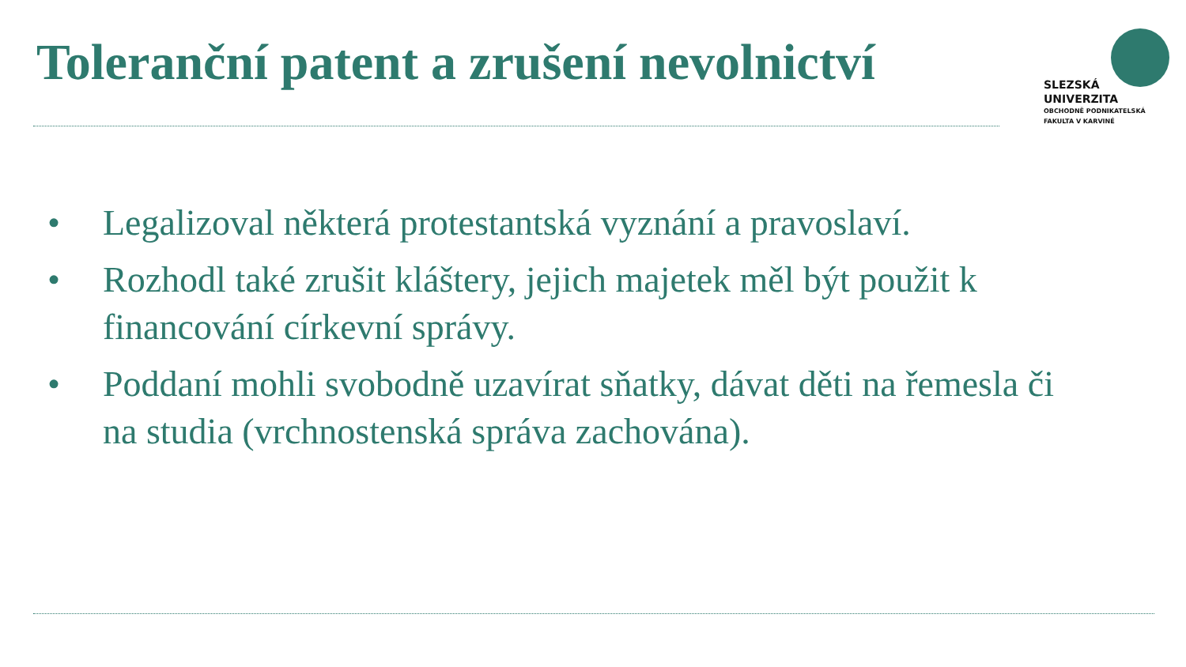Toleranční patent a zrušení nevolnictví
SLEZSKÁ
UNIVERZITA
OBCHODNĚ PODNIKATELSKÁ
FAKULTA V KARVINÉ
• Legalizoval některá protestantská vyznání a pravoslaví.
• Rozhodl také zrušit kláštery, jejich majetek měl být použit k financování církevní správy.
• Poddaní mohli svobodně uzavírat sňatky, dávat děti na řemesla či na studia (vrchnostenská správa zachována).